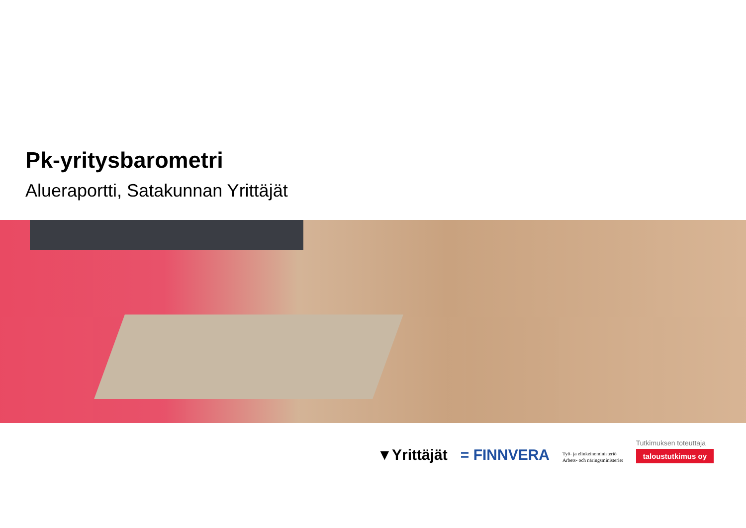Pk-yritysbarometri
Alueraportti, Satakunnan Yrittäjät
▼Yrittäjät
= FINNVERA
Työ- ja elinkeinoministeriö
Arbets- och näringsministeriet
Tutkimuksen toteuttaja
taloustutkimus oy